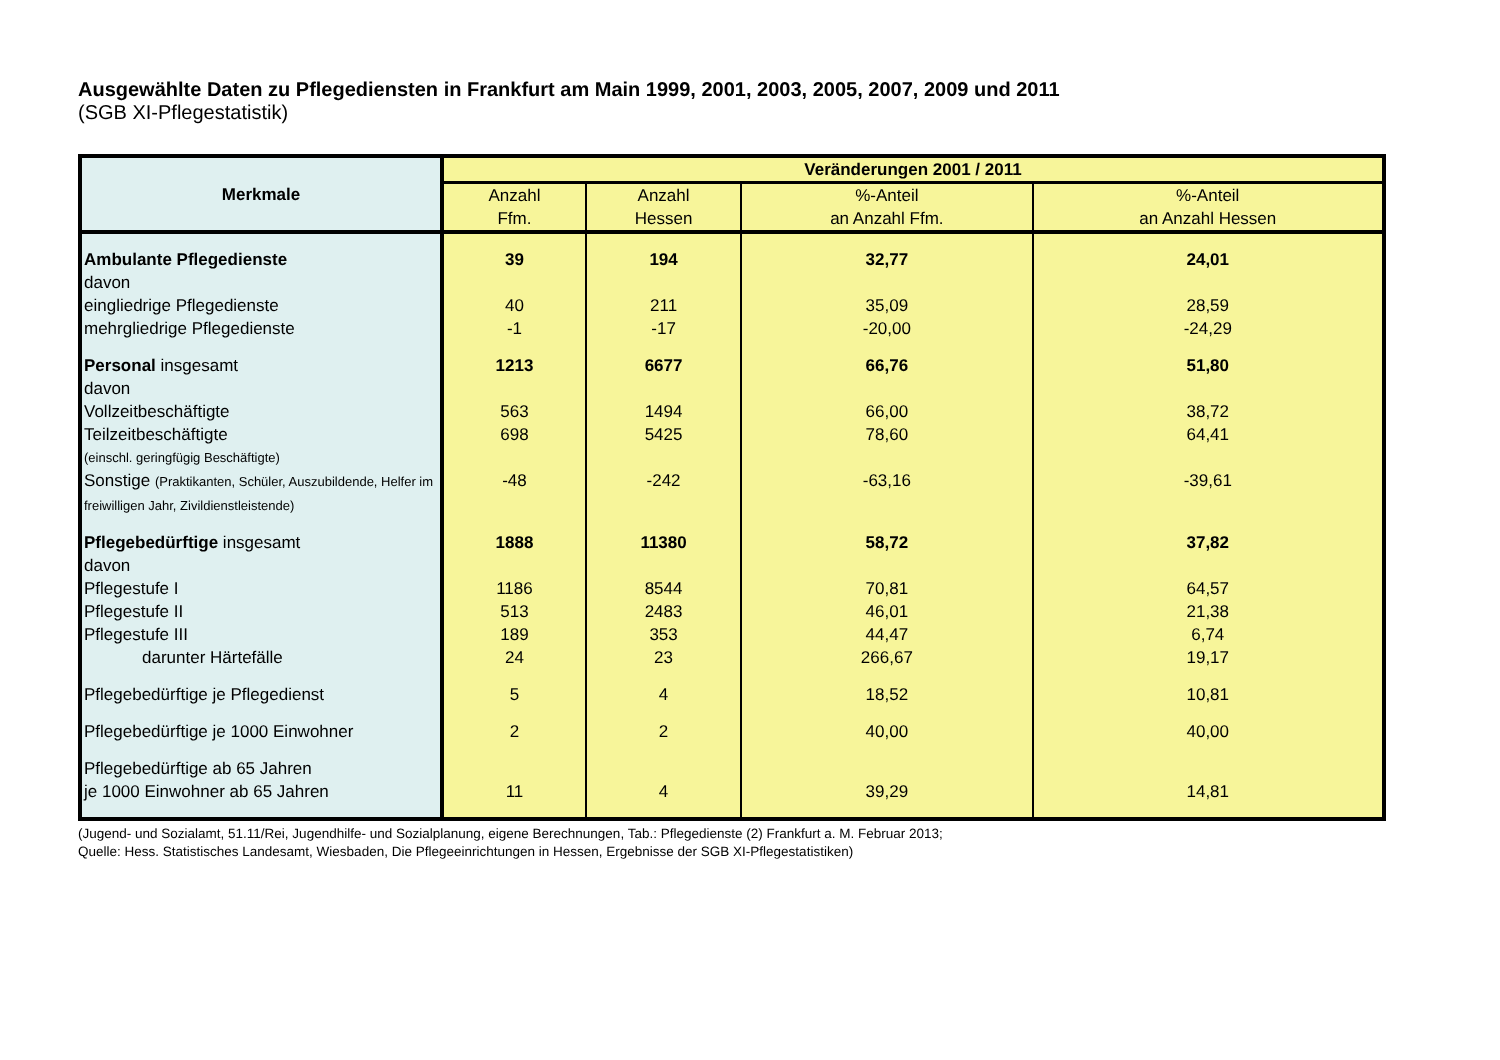Ausgewählte Daten zu Pflegediensten in Frankfurt am Main 1999, 2001, 2003, 2005, 2007, 2009 und 2011
(SGB XI-Pflegestatistik)
| Merkmale | Veränderungen 2001 / 2011 | | | |
| --- | --- | --- | --- | --- |
| | Anzahl Ffm. | Anzahl Hessen | %-Anteil an Anzahl Ffm. | %-Anteil an Anzahl Hessen |
| Ambulante Pflegedienste | 39 | 194 | 32,77 | 24,01 |
| davon | | | | |
| eingliedrige Pflegedienste | 40 | 211 | 35,09 | 28,59 |
| mehrgliedrige Pflegedienste | -1 | -17 | -20,00 | -24,29 |
| Personal insgesamt | 1213 | 6677 | 66,76 | 51,80 |
| davon | | | | |
| Vollzeitbeschäftigte | 563 | 1494 | 66,00 | 38,72 |
| Teilzeitbeschäftigte | 698 | 5425 | 78,60 | 64,41 |
| (einschl. geringfügig Beschäftigte) | | | | |
| Sonstige (Praktikanten, Schüler, Auszubildende, Helfer im freiwilligen Jahr, Zivildienstleistende) | -48 | -242 | -63,16 | -39,61 |
| Pflegebedürftige insgesamt | 1888 | 11380 | 58,72 | 37,82 |
| davon | | | | |
| Pflegestufe I | 1186 | 8544 | 70,81 | 64,57 |
| Pflegestufe II | 513 | 2483 | 46,01 | 21,38 |
| Pflegestufe III | 189 | 353 | 44,47 | 6,74 |
| darunter Härtefälle | 24 | 23 | 266,67 | 19,17 |
| Pflegebedürftige je Pflegedienst | 5 | 4 | 18,52 | 10,81 |
| Pflegebedürftige je 1000 Einwohner | 2 | 2 | 40,00 | 40,00 |
| Pflegebedürftige ab 65 Jahren | | | | |
| je 1000 Einwohner ab 65 Jahren | 11 | 4 | 39,29 | 14,81 |
(Jugend- und Sozialamt, 51.11/Rei, Jugendhilfe- und Sozialplanung, eigene Berechnungen, Tab.: Pflegedienste (2) Frankfurt a. M. Februar 2013;
Quelle: Hess. Statistisches Landesamt, Wiesbaden, Die Pflegeeinrichtungen in Hessen, Ergebnisse der SGB XI-Pflegestatistiken)